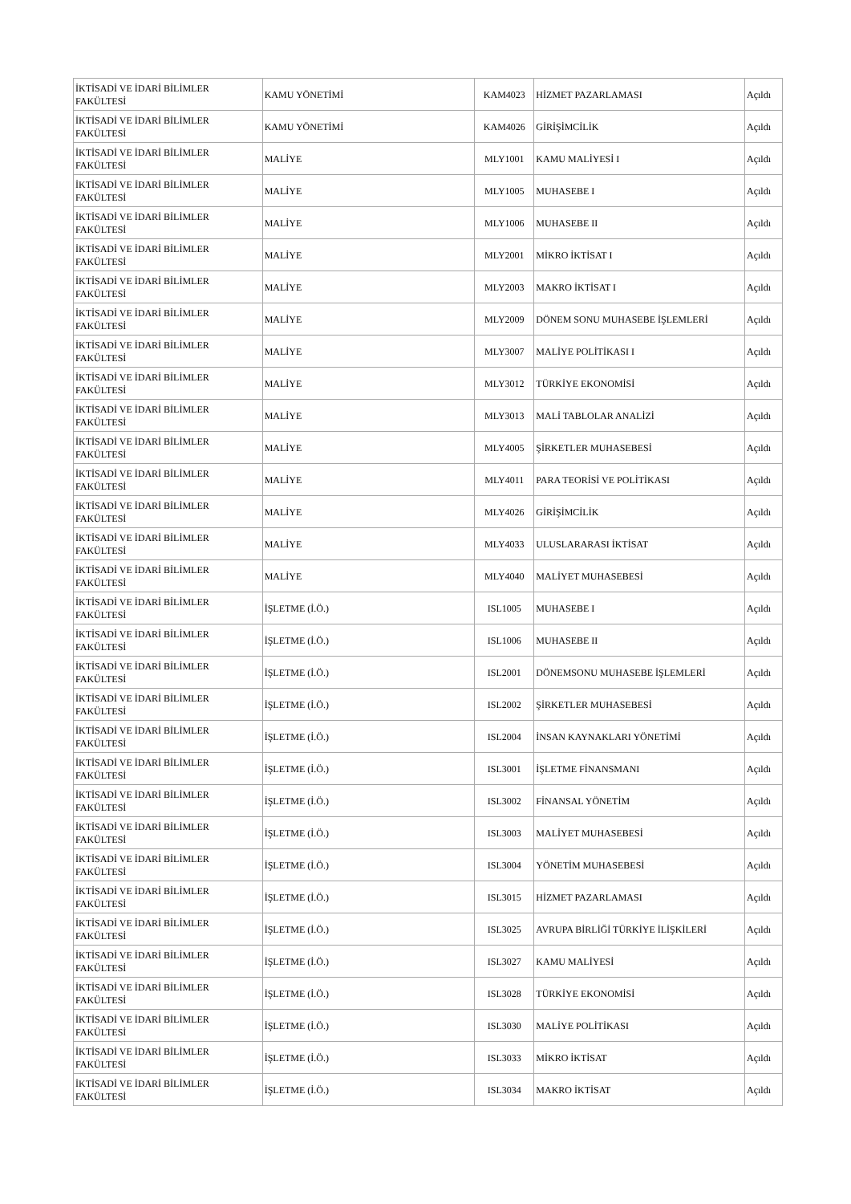| İKTİSADİ VE İDARİ BİLİMLER FAKÜLTESİ | KAMU YÖNETİMİ | KAM4023 | HİZMET PAZARLAMASI | Açıldı |
| İKTİSADİ VE İDARİ BİLİMLER FAKÜLTESİ | KAMU YÖNETİMİ | KAM4026 | GİRİŞİMCİLİK | Açıldı |
| İKTİSADİ VE İDARİ BİLİMLER FAKÜLTESİ | MALİYE | MLY1001 | KAMU MALİYESİ I | Açıldı |
| İKTİSADİ VE İDARİ BİLİMLER FAKÜLTESİ | MALİYE | MLY1005 | MUHASEBE I | Açıldı |
| İKTİSADİ VE İDARİ BİLİMLER FAKÜLTESİ | MALİYE | MLY1006 | MUHASEBE II | Açıldı |
| İKTİSADİ VE İDARİ BİLİMLER FAKÜLTESİ | MALİYE | MLY2001 | MİKRO İKTİSAT I | Açıldı |
| İKTİSADİ VE İDARİ BİLİMLER FAKÜLTESİ | MALİYE | MLY2003 | MAKRO İKTİSAT I | Açıldı |
| İKTİSADİ VE İDARİ BİLİMLER FAKÜLTESİ | MALİYE | MLY2009 | DÖNEM SONU MUHASEBE İŞLEMLERİ | Açıldı |
| İKTİSADİ VE İDARİ BİLİMLER FAKÜLTESİ | MALİYE | MLY3007 | MALİYE POLİTİKASI I | Açıldı |
| İKTİSADİ VE İDARİ BİLİMLER FAKÜLTESİ | MALİYE | MLY3012 | TÜRKİYE EKONOMİSİ | Açıldı |
| İKTİSADİ VE İDARİ BİLİMLER FAKÜLTESİ | MALİYE | MLY3013 | MALİ TABLOLAR ANALİZİ | Açıldı |
| İKTİSADİ VE İDARİ BİLİMLER FAKÜLTESİ | MALİYE | MLY4005 | ŞİRKETLER MUHASEBESİ | Açıldı |
| İKTİSADİ VE İDARİ BİLİMLER FAKÜLTESİ | MALİYE | MLY4011 | PARA TEORİSİ VE POLİTİKASI | Açıldı |
| İKTİSADİ VE İDARİ BİLİMLER FAKÜLTESİ | MALİYE | MLY4026 | GİRİŞİMCİLİK | Açıldı |
| İKTİSADİ VE İDARİ BİLİMLER FAKÜLTESİ | MALİYE | MLY4033 | ULUSLARARASI İKTİSAT | Açıldı |
| İKTİSADİ VE İDARİ BİLİMLER FAKÜLTESİ | MALİYE | MLY4040 | MALİYET MUHASEBESİ | Açıldı |
| İKTİSADİ VE İDARİ BİLİMLER FAKÜLTESİ | İŞLETME (İ.Ö.) | ISL1005 | MUHASEBE I | Açıldı |
| İKTİSADİ VE İDARİ BİLİMLER FAKÜLTESİ | İŞLETME (İ.Ö.) | ISL1006 | MUHASEBE II | Açıldı |
| İKTİSADİ VE İDARİ BİLİMLER FAKÜLTESİ | İŞLETME (İ.Ö.) | ISL2001 | DÖNEMSONU MUHASEBE İŞLEMLERİ | Açıldı |
| İKTİSADİ VE İDARİ BİLİMLER FAKÜLTESİ | İŞLETME (İ.Ö.) | ISL2002 | ŞİRKETLER MUHASEBESİ | Açıldı |
| İKTİSADİ VE İDARİ BİLİMLER FAKÜLTESİ | İŞLETME (İ.Ö.) | ISL2004 | İNSAN KAYNAKLARI YÖNETİMİ | Açıldı |
| İKTİSADİ VE İDARİ BİLİMLER FAKÜLTESİ | İŞLETME (İ.Ö.) | ISL3001 | İŞLETME FİNANSMANI | Açıldı |
| İKTİSADİ VE İDARİ BİLİMLER FAKÜLTESİ | İŞLETME (İ.Ö.) | ISL3002 | FİNANSAL YÖNETİM | Açıldı |
| İKTİSADİ VE İDARİ BİLİMLER FAKÜLTESİ | İŞLETME (İ.Ö.) | ISL3003 | MALİYET MUHASEBESİ | Açıldı |
| İKTİSADİ VE İDARİ BİLİMLER FAKÜLTESİ | İŞLETME (İ.Ö.) | ISL3004 | YÖNETİM MUHASEBESİ | Açıldı |
| İKTİSADİ VE İDARİ BİLİMLER FAKÜLTESİ | İŞLETME (İ.Ö.) | ISL3015 | HİZMET PAZARLAMASI | Açıldı |
| İKTİSADİ VE İDARİ BİLİMLER FAKÜLTESİ | İŞLETME (İ.Ö.) | ISL3025 | AVRUPA BİRLİĞİ TÜRKİYE İLİŞKİLERİ | Açıldı |
| İKTİSADİ VE İDARİ BİLİMLER FAKÜLTESİ | İŞLETME (İ.Ö.) | ISL3027 | KAMU MALİYESİ | Açıldı |
| İKTİSADİ VE İDARİ BİLİMLER FAKÜLTESİ | İŞLETME (İ.Ö.) | ISL3028 | TÜRKİYE EKONOMİSİ | Açıldı |
| İKTİSADİ VE İDARİ BİLİMLER FAKÜLTESİ | İŞLETME (İ.Ö.) | ISL3030 | MALİYE POLİTİKASI | Açıldı |
| İKTİSADİ VE İDARİ BİLİMLER FAKÜLTESİ | İŞLETME (İ.Ö.) | ISL3033 | MİKRO İKTİSAT | Açıldı |
| İKTİSADİ VE İDARİ BİLİMLER FAKÜLTESİ | İŞLETME (İ.Ö.) | ISL3034 | MAKRO İKTİSAT | Açıldı |